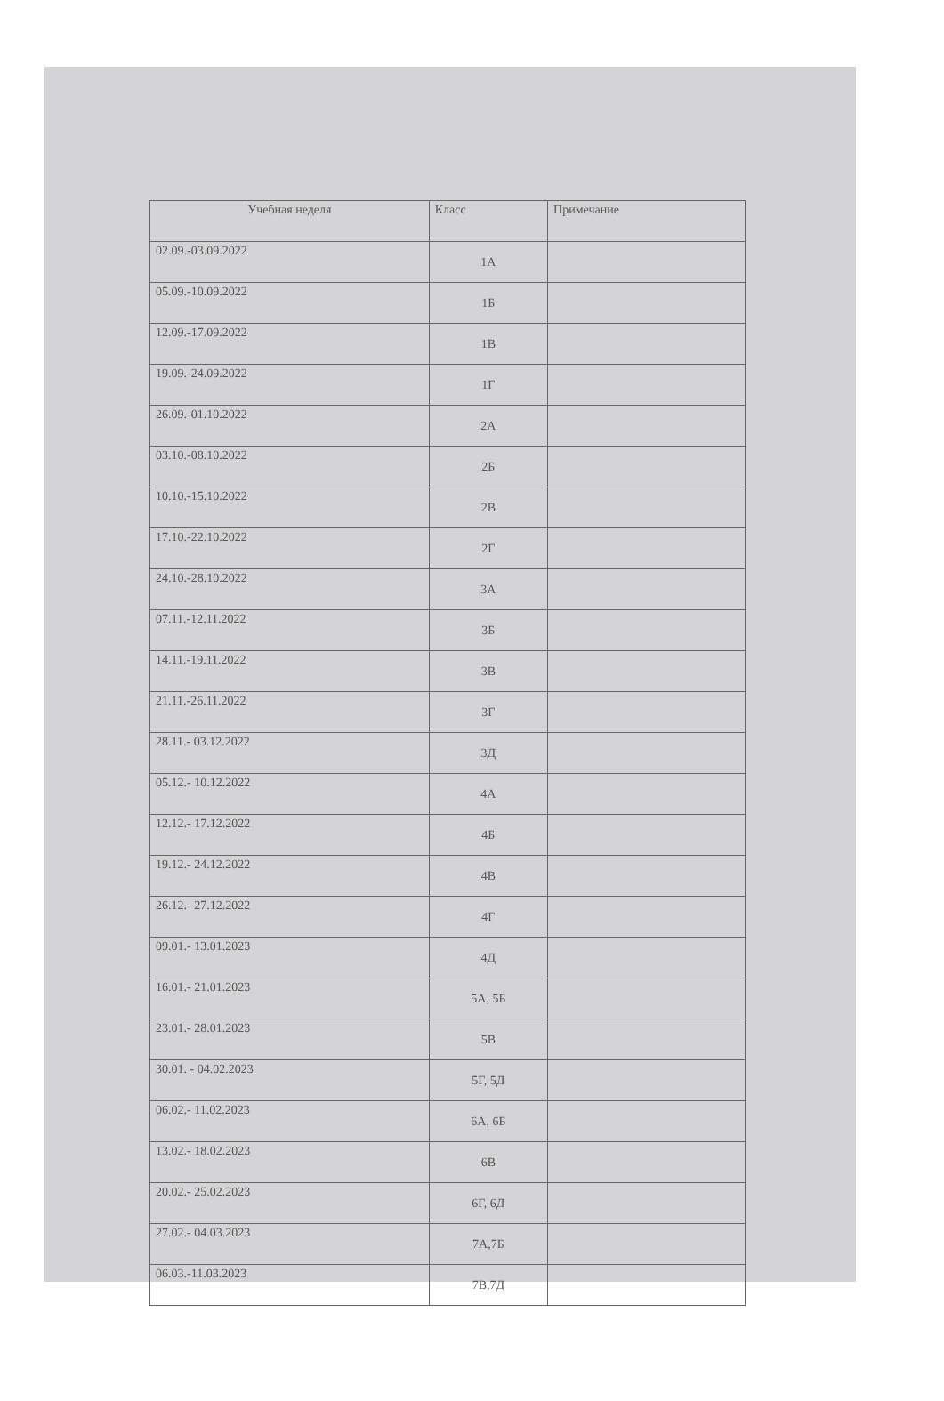| Учебная неделя | Класс | Примечание |
| --- | --- | --- |
| 02.09.-03.09.2022 | 1А | |
| 05.09.-10.09.2022 | 1Б | |
| 12.09.-17.09.2022 | 1В | |
| 19.09.-24.09.2022 | 1Г | |
| 26.09.-01.10.2022 | 2А | |
| 03.10.-08.10.2022 | 2Б | |
| 10.10.-15.10.2022 | 2В | |
| 17.10.-22.10.2022 | 2Г | |
| 24.10.-28.10.2022 | 3А | |
| 07.11.-12.11.2022 | 3Б | |
| 14.11.-19.11.2022 | 3В | |
| 21.11.-26.11.2022 | 3Г | |
| 28.11.- 03.12.2022 | 3Д | |
| 05.12.- 10.12.2022 | 4А | |
| 12.12.- 17.12.2022 | 4Б | |
| 19.12.- 24.12.2022 | 4В | |
| 26.12.- 27.12.2022 | 4Г | |
| 09.01.- 13.01.2023 | 4Д | |
| 16.01.- 21.01.2023 | 5А, 5Б | |
| 23.01.- 28.01.2023 | 5В | |
| 30.01. - 04.02.2023 | 5Г, 5Д | |
| 06.02.- 11.02.2023 | 6А, 6Б | |
| 13.02.- 18.02.2023 | 6В | |
| 20.02.- 25.02.2023 | 6Г, 6Д | |
| 27.02.- 04.03.2023 | 7А,7Б | |
| 06.03.-11.03.2023 | 7В,7Д | |